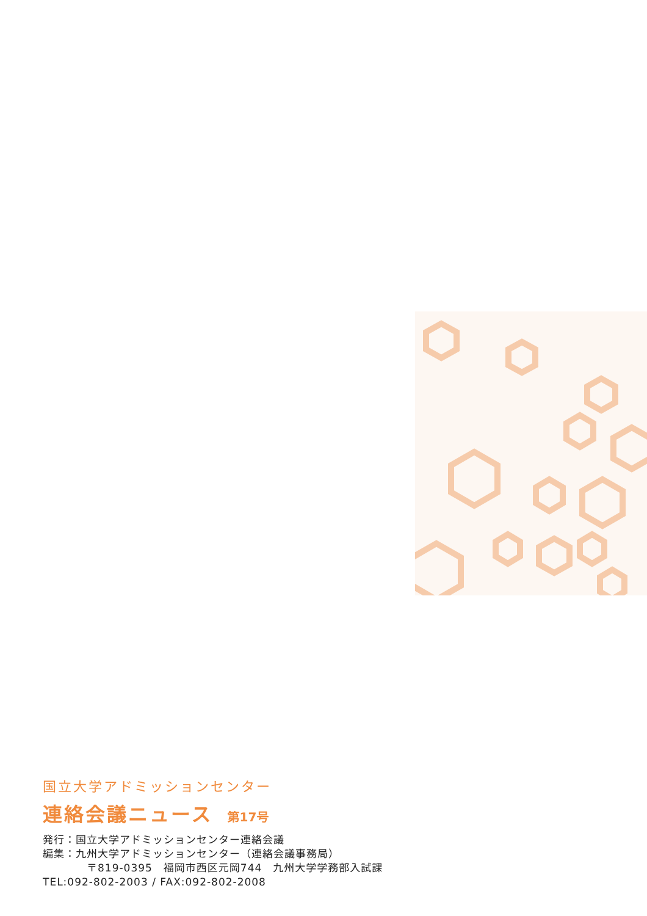国立大学アドミッションセンター
連絡会議ニュース 第17号
発行：国立大学アドミッションセンター連絡会議
編集：九州大学アドミッションセンター（連絡会議事務局）
　　　　〒819-0395　福岡市西区元岡744　九州大学学務部入試課
TEL:092-802-2003 / FAX:092-802-2008